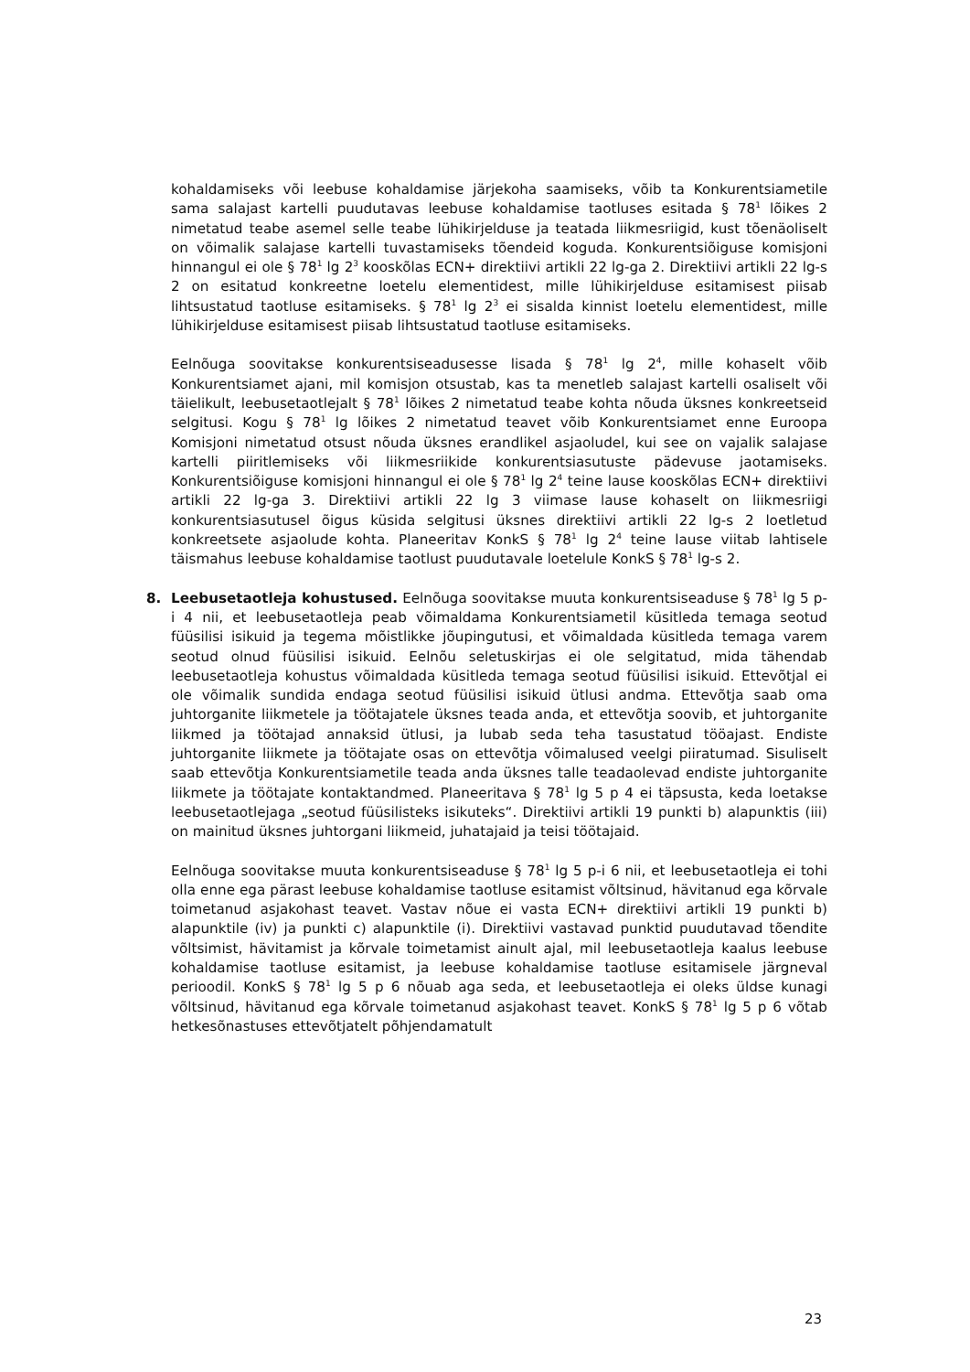kohaldamiseks või leebuse kohaldamise järjekoha saamiseks, võib ta Konkurentsiametile sama salajast kartelli puudutavas leebuse kohaldamise taotluses esitada § 78<sup>1</sup> lõikes 2 nimetatud teabe asemel selle teabe lühikirjelduse ja teatada liikmesriigid, kust tõenäoliselt on võimalik salajase kartelli tuvastamiseks tõendeid koguda. Konkurentsiõiguse komisjoni hinnangul ei ole § 78<sup>1</sup> lg 2<sup>3</sup> kooskõlas ECN+ direktiivi artikli 22 lg-ga 2. Direktiivi artikli 22 lg-s 2 on esitatud konkreetne loetelu elementidest, mille lühikirjelduse esitamisest piisab lihtsustatud taotluse esitamiseks. § 78<sup>1</sup> lg 2<sup>3</sup> ei sisalda kinnist loetelu elementidest, mille lühikirjelduse esitamisest piisab lihtsustatud taotluse esitamiseks.
Eelnõuga soovitakse konkurentsiseadusesse lisada § 78<sup>1</sup> lg 2<sup>4</sup>, mille kohaselt võib Konkurentsiamet ajani, mil komisjon otsustab, kas ta menetleb salajast kartelli osaliselt või täielikult, leebusetaotlejalt § 78<sup>1</sup> lõikes 2 nimetatud teabe kohta nõuda üksnes konkreetseid selgitusi. Kogu § 78<sup>1</sup> lg lõikes 2 nimetatud teavet võib Konkurentsiamet enne Euroopa Komisjoni nimetatud otsust nõuda üksnes erandlikel asjaoludel, kui see on vajalik salajase kartelli piiritlemiseks või liikmesriikide konkurentsiasutuste pädevuse jaotamiseks. Konkurentsiõiguse komisjoni hinnangul ei ole § 78<sup>1</sup> lg 2<sup>4</sup> teine lause kooskõlas ECN+ direktiivi artikli 22 lg-ga 3. Direktiivi artikli 22 lg 3 viimase lause kohaselt on liikmesriigi konkurentsiasutusel õigus küsida selgitusi üksnes direktiivi artikli 22 lg-s 2 loetletud konkreetsete asjaolude kohta. Planeeritav KonkS § 78<sup>1</sup> lg 2<sup>4</sup> teine lause viitab lahtisele täismahus leebuse kohaldamise taotlust puudutavale loetelule KonkS § 78<sup>1</sup> lg-s 2.
8. Leebusetaotleja kohustused. Eelnõuga soovitakse muuta konkurentsiseaduse § 78<sup>1</sup> lg 5 p-i 4 nii, et leebusetaotleja peab võimaldama Konkurentsiametil küsitleda temaga seotud füüsilisi isikuid ja tegema mõistlikke jõupingutusi, et võimaldada küsitleda temaga varem seotud olnud füüsilisi isikuid. Eelnõu seletuskirjas ei ole selgitatud, mida tähendab leebusetaotleja kohustus võimaldada küsitleda temaga seotud füüsilisi isikuid. Ettevõtjal ei ole võimalik sundida endaga seotud füüsilisi isikuid ütlusi andma. Ettevõtja saab oma juhtorganite liikmetele ja töötajatele üksnes teada anda, et ettevõtja soovib, et juhtorganite liikmed ja töötajad annaksid ütlusi, ja lubab seda teha tasustatud tööajast. Endiste juhtorganite liikmete ja töötajate osas on ettevõtja võimalused veelgi piiratumad. Sisuliselt saab ettevõtja Konkurentsiametile teada anda üksnes talle teadaolevad endiste juhtorganite liikmete ja töötajate kontaktandmed. Planeeritava § 78<sup>1</sup> lg 5 p 4 ei täpsusta, keda loetakse leebusetaotlejaga „seotud füüsilisteks isikuteks“. Direktiivi artikli 19 punkti b) alapunktis (iii) on mainitud üksnes juhtorgani liikmeid, juhatajaid ja teisi töötajaid.
Eelnõuga soovitakse muuta konkurentsiseaduse § 78<sup>1</sup> lg 5 p-i 6 nii, et leebusetaotleja ei tohi olla enne ega pärast leebuse kohaldamise taotluse esitamist võltsinud, hävitanud ega kõrvale toimetanud asjakohast teavet. Vastav nõue ei vasta ECN+ direktiivi artikli 19 punkti b) alapunktile (iv) ja punkti c) alapunktile (i). Direktiivi vastavad punktid puudutavad tõendite võltsimist, hävitamist ja kõrvale toimetamist ainult ajal, mil leebusetaotleja kaalus leebuse kohaldamise taotluse esitamist, ja leebuse kohaldamise taotluse esitamisele järgneval perioodil. KonkS § 78<sup>1</sup> lg 5 p 6 nõuab aga seda, et leebusetaotleja ei oleks üldse kunagi võltsinud, hävitanud ega kõrvale toimetanud asjakohast teavet. KonkS § 78<sup>1</sup> lg 5 p 6 võtab hetkesõnastuses ettevõtjatelt põhjendamatult
23